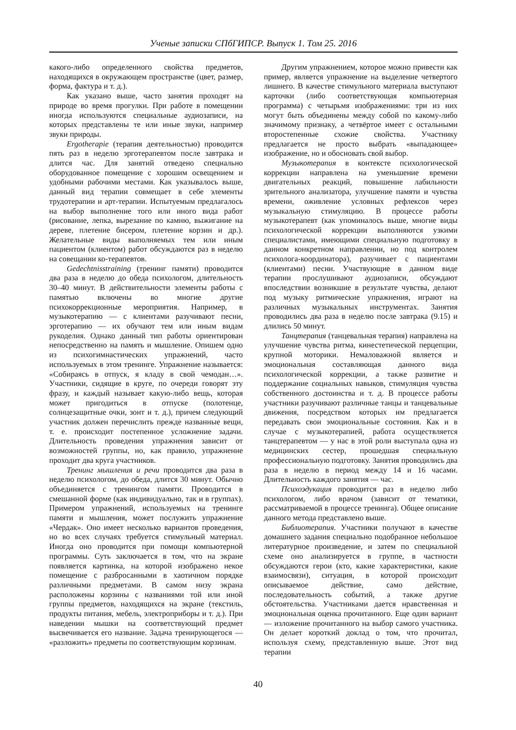Ученые записки СПбГИПСР. Выпуск 1. Том 25. 2016
какого-либо определенного свойства предметов, находящихся в окружающем пространстве (цвет, размер, форма, фактура и т. д.).
Как указано выше, часто занятия проходят на природе во время прогулки. При работе в помещении иногда используются специальные аудиозаписи, на которых представлены те или иные звуки, например звуки природы.
Ergotherapie (терапия деятельностью) проводится пять раз в неделю эрготерапевтом после завтрака и длится час. Для занятий отведено специально оборудованное помещение с хорошим освещением и удобными рабочими местами. Как указывалось выше, данный вид терапии совмещает в себе элементы трудотерапии и арт-терапии. Испытуемым предлагалось на выбор выполнение того или иного вида работ (рисование, лепка, вырезание по камню, выжигание на дереве, плетение бисером, плетение корзин и др.). Желательные виды выполняемых тем или иным пациентом (клиентом) работ обсуждаются раз в неделю на совещании ко-терапевтов.
Gedechtnisstraining (тренинг памяти) проводится два раза в неделю до обеда психологом, длительность 30–40 минут. В действительности элементы работы с памятью включены во многие другие психокоррекционные мероприятия. Например, в музыкотерапию — с клиентами разучивают песни, эрготерапию — их обучают тем или иным видам рукоделия. Однако данный тип работы ориентирован непосредственно на память и мышление. Опишем одно из психогимнастических упражнений, часто используемых в этом тренинге. Упражнение называется: «Собираясь в отпуск, я кладу в свой чемодан…». Участники, сидящие в круге, по очереди говорят эту фразу, и каждый называет какую-либо вещь, которая может пригодиться в отпуске (полотенце, солнцезащитные очки, зонт и т. д.), причем следующий участник должен перечислить прежде названные вещи, т. е. происходит постепенное усложнение задачи. Длительность проведения упражнения зависит от возможностей группы, но, как правило, упражнение проходит два круга участников.
Тренинг мышления и речи проводится два раза в неделю психологом, до обеда, длится 30 минут. Обычно объединяется с тренингом памяти. Проводится в смешанной форме (как индивидуально, так и в группах). Примером упражнений, используемых на тренинге памяти и мышления, может послужить упражнение «Чердак». Оно имеет несколько вариантов проведения, но во всех случаях требуется стимульный материал. Иногда оно проводится при помощи компьютерной программы. Суть заключается в том, что на экране появляется картинка, на которой изображено некое помещение с разбросанными в хаотичном порядке различными предметами. В самом низу экрана расположены корзины с названиями той или иной группы предметов, находящихся на экране (текстиль, продукты питания, мебель, электроприборы и т. д.). При наведении мышки на соответствующий предмет высвечивается его название. Задача тренирующегося — «разложить» предметы по соответствующим корзинам.
Другим упражнением, которое можно привести как пример, является упражнение на выделение четвертого лишнего. В качестве стимульного материала выступают карточки (либо соответствующая компьютерная программа) с четырьмя изображениями: три из них могут быть объединены между собой по какому-либо значимому признаку, а четвёртое имеет с остальными второстепенные схожие свойства. Участнику предлагается не просто выбрать «выпадающее» изображение, но и обосновать свой выбор.
Музыкотерапия в контексте психологической коррекции направлена на уменьшение времени двигательных реакций, повышение лабильности зрительного анализатора, улучшение памяти и чувства времени, оживление условных рефлексов через музыкальную стимуляцию. В процессе работы музыкотерапевт (как упоминалось выше, многие виды психологической коррекции выполняются узкими специалистами, имеющими специальную подготовку в данном конкретном направлении, но под контролем психолога-координатора), разучивает с пациентами (клиентами) песни. Участвующие в данном виде терапии прослушивают аудиозаписи, обсуждают впоследствии возникшие в результате чувства, делают под музыку ритмические упражнения, играют на различных музыкальных инструментах. Занятия проводились два раза в неделю после завтрака (9.15) и длились 50 минут.
Танцтерапия (танцевальная терапия) направлена на улучшение чувства ритма, кинестетической перцепции, крупной моторики. Немаловажной является и эмоциональная составляющая данного вида психологической коррекции, а также развитие и поддержание социальных навыков, стимуляция чувства собственного достоинства и т. д. В процессе работы участники разучивают различные танцы и танцевальные движения, посредством которых им предлагается передавать свои эмоциональные состояния. Как и в случае с музыкотерапией, работа осуществляется танцтерапевтом — у нас в этой роли выступала одна из медицинских сестер, прошедшая специальную профессиональную подготовку. Занятия проводились два раза в неделю в период между 14 и 16 часами. Длительность каждого занятия — час.
Психоэдукация проводится раз в неделю либо психологом, либо врачом (зависит от тематики, рассматриваемой в процессе тренинга). Общее описание данного метода представлено выше.
Библиотерапия. Участники получают в качестве домашнего задания специально подобранное небольшое литературное произведение, и затем по специальной схеме оно анализируется в группе, в частности обсуждаются герои (кто, какие характеристики, какие взаимосвязи), ситуация, в которой происходит описываемое действие, само действие, последовательность событий, а также другие обстоятельства. Участниками дается нравственная и эмоциональная оценка прочитанного. Еще один вариант — изложение прочитанного на выбор самого участника. Он делает короткий доклад о том, что прочитал, используя схему, представленную выше. Этот вид терапии
40